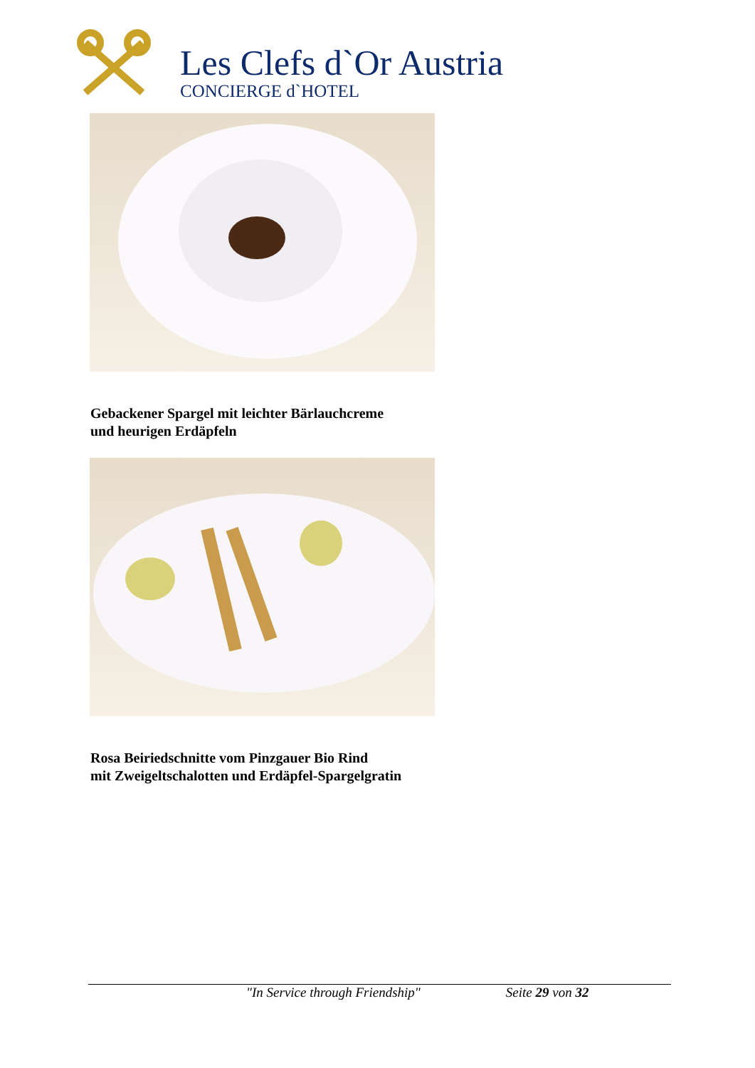Les Clefs d`Or Austria
CONCIERGE d`HOTEL
Gebackener Spargel mit leichter Bärlauchcreme
und heurigen Erdäpfeln
Rosa Beiriedschnitte vom Pinzgauer Bio Rind
mit Zweigeltschalotten und Erdäpfel-Spargelgratin
"In Service through Friendship" Seite 29 von 32